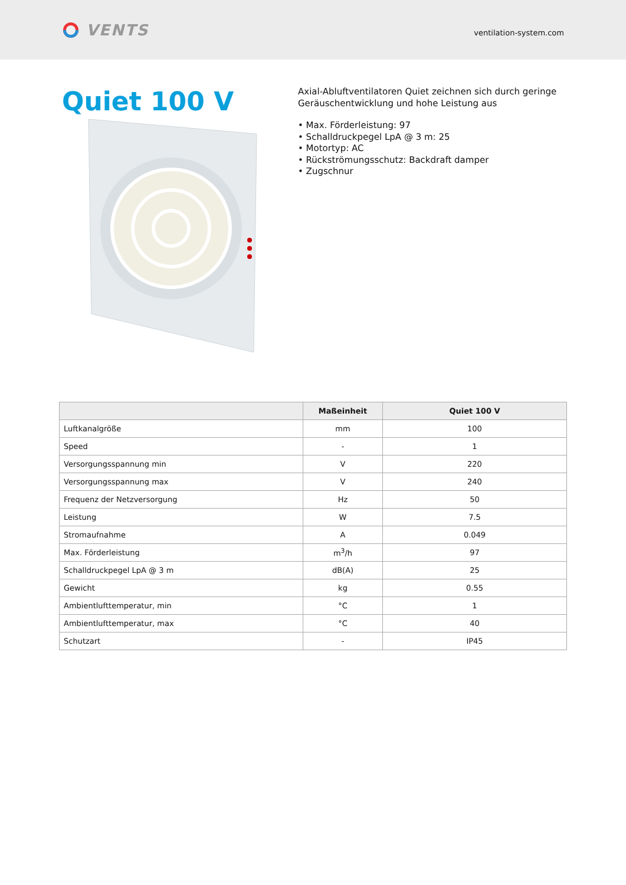VENTS
ventilation-system.com
Quiet 100 V
Axial-Abluftventilatoren Quiet zeichnen sich durch geringe Geräuschentwicklung und hohe Leistung aus
• Max. Förderleistung: 97
• Schalldruckpegel LpA @ 3 m: 25
• Motortyp: AC
• Rückströmungsschutz: Backdraft damper
• Zugschnur
| | Maßeinheit | Quiet 100 V |
| --- | --- | --- |
| Luftkanalgröße | mm | 100 |
| Speed | - | 1 |
| Versorgungsspannung min | V | 220 |
| Versorgungsspannung max | V | 240 |
| Frequenz der Netzversorgung | Hz | 50 |
| Leistung | W | 7.5 |
| Stromaufnahme | A | 0.049 |
| Max. Förderleistung | m<sup>3</sup>/h | 97 |
| Schalldruckpegel LpA @ 3 m | dB(A) | 25 |
| Gewicht | kg | 0.55 |
| Ambientlufttemperatur, min | °C | 1 |
| Ambientlufttemperatur, max | °C | 40 |
| Schutzart | - | IP45 |